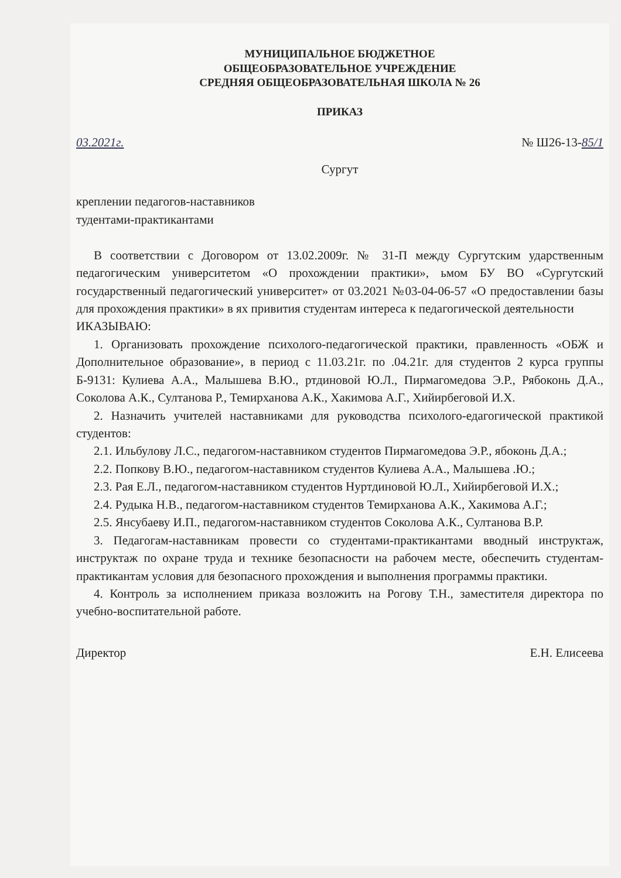МУНИЦИПАЛЬНОЕ БЮДЖЕТНОЕ
ОБЩЕОБРАЗОВАТЕЛЬНОЕ УЧРЕЖДЕНИЕ
СРЕДНЯЯ ОБЩЕОБРАЗОВАТЕЛЬНАЯ ШКОЛА № 26
ПРИКАЗ
03.2021г. № Ш26-13-85/1
Сургут
креплении педагогов-наставников
тудентами-практикантами
В соответствии с Договором от 13.02.2009г. № 31-П между Сургутским ударственным педагогическим университетом «О прохождении практики», ьмом БУ ВО «Сургутский государственный педагогический университет» от 03.2021 №03-04-06-57 «О предоставлении базы для прохождения практики» в ях привития студентам интереса к педагогической деятельности
ИКАЗЫВАЮ:
1. Организовать прохождение психолого-педагогической практики, правленность «ОБЖ и Дополнительное образование», в период с 11.03.21г. по .04.21г. для студентов 2 курса группы Б-9131: Кулиева А.А., Малышева В.Ю., ртдиновой Ю.Л., Пирмагомедова Э.Р., Рябоконь Д.А., Соколова А.К., Султанова Р., Темирханова А.К., Хакимова А.Г., Хийирбеговой И.Х.
2. Назначить учителей наставниками для руководства психолого-едагогической практикой студентов:
2.1. Ильбулову Л.С., педагогом-наставником студентов Пирмагомедова Э.Р., ябоконь Д.А.;
2.2. Попкову В.Ю., педагогом-наставником студентов Кулиева А.А., Малышева .Ю.;
2.3. Рая Е.Л., педагогом-наставником студентов Нуртдиновой Ю.Л., Хийирбеговой И.Х.;
2.4. Рудыка Н.В., педагогом-наставником студентов Темирханова А.К., Хакимова А.Г.;
2.5. Янсубаеву И.П., педагогом-наставником студентов Соколова А.К., Султанова В.Р.
3. Педагогам-наставникам провести со студентами-практикантами вводный инструктаж, инструктаж по охране труда и технике безопасности на рабочем месте, обеспечить студентам-практикантам условия для безопасного прохождения и выполнения программы практики.
4. Контроль за исполнением приказа возложить на Рогову Т.Н., заместителя директора по учебно-воспитательной работе.
Директор Е.Н. Елисеева